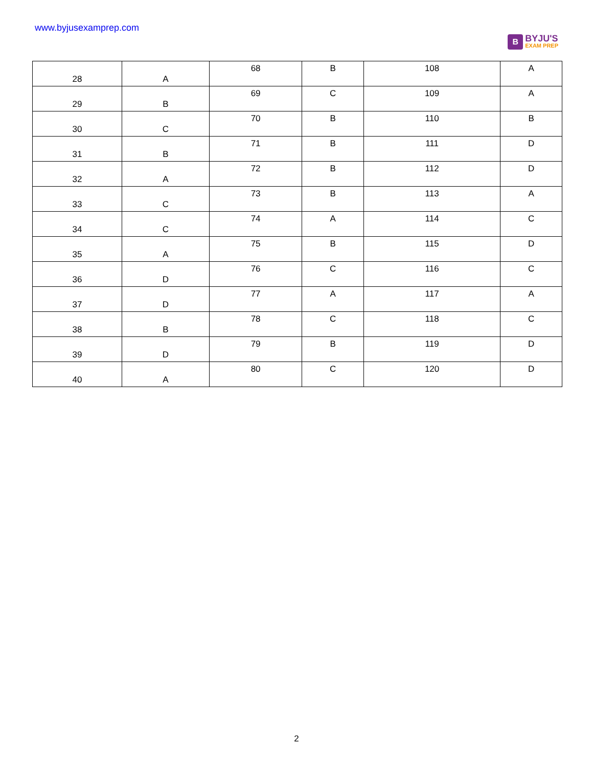www.byjusexamprep.com
B
BYJU'S
EXAM PREP
| 28 | A | 68 | B | 108 | A |
| 29 | B | 69 | C | 109 | A |
| 30 | C | 70 | B | 110 | B |
| 31 | B | 71 | B | 111 | D |
| 32 | A | 72 | B | 112 | D |
| 33 | C | 73 | B | 113 | A |
| 34 | C | 74 | A | 114 | C |
| 35 | A | 75 | B | 115 | D |
| 36 | D | 76 | C | 116 | C |
| 37 | D | 77 | A | 117 | A |
| 38 | B | 78 | C | 118 | C |
| 39 | D | 79 | B | 119 | D |
| 40 | A | 80 | C | 120 | D |
2